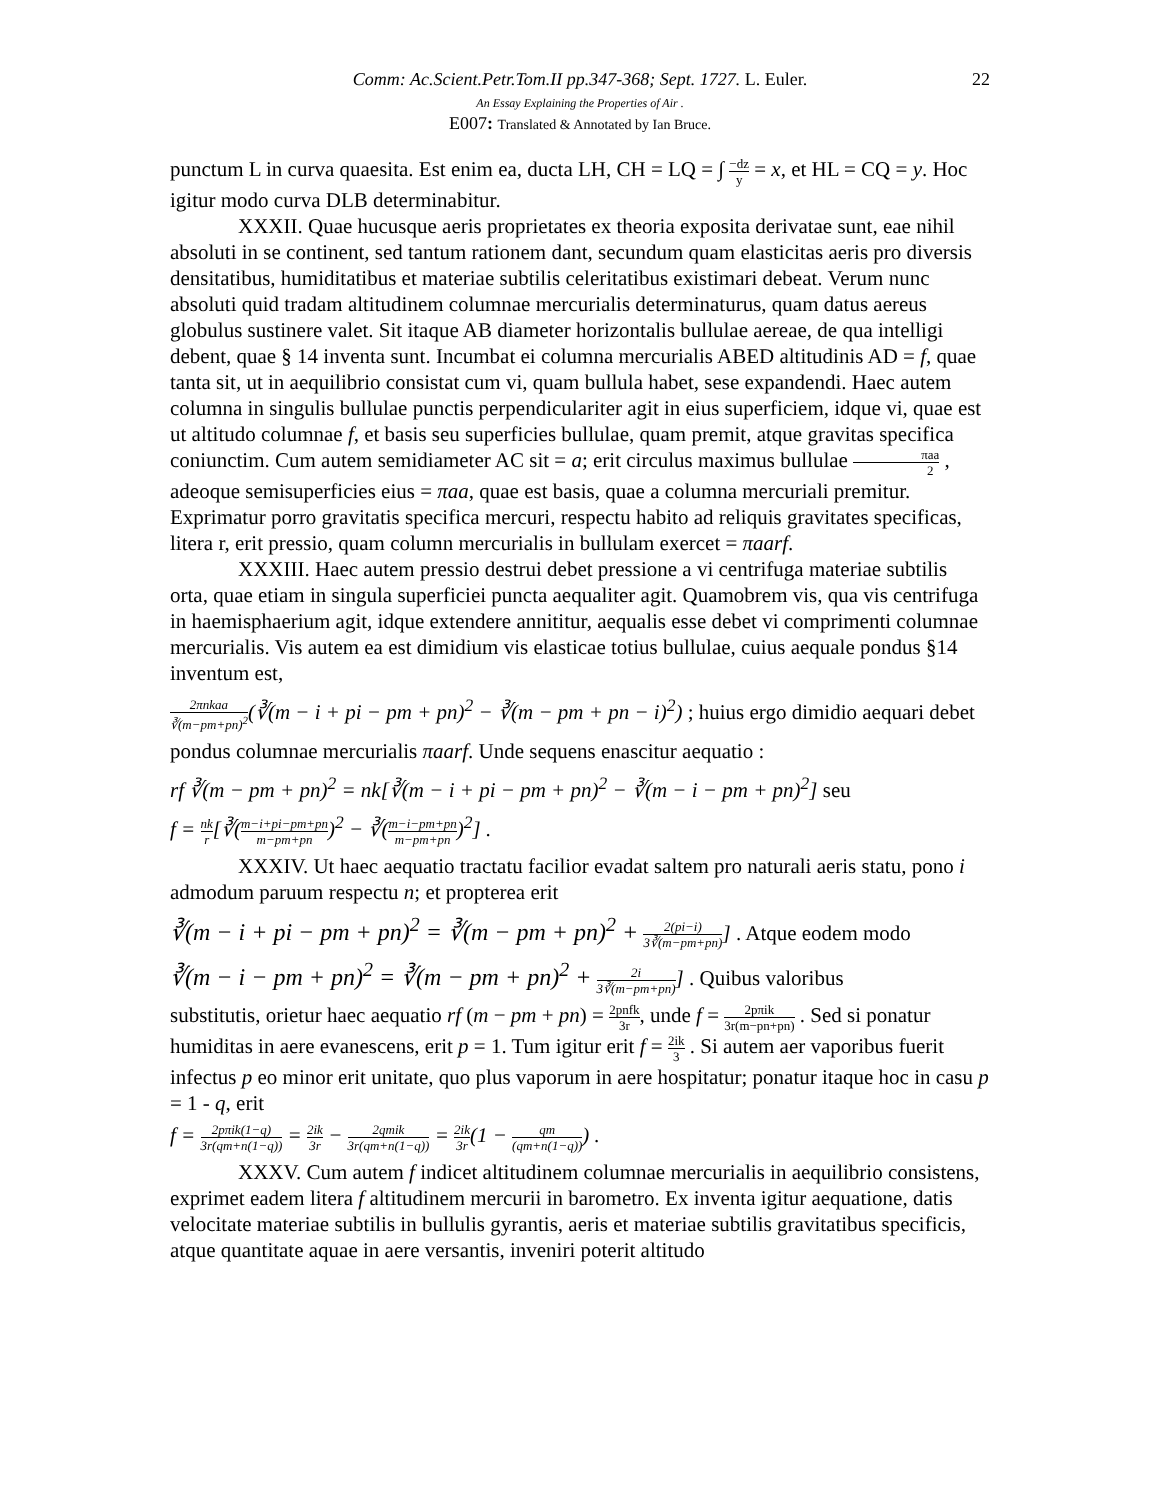Comm: Ac.Scient.Petr.Tom.II pp.347-368; Sept. 1727. L. Euler. 22
An Essay Explaining the Properties of Air .
E007: Translated & Annotated by Ian Bruce.
punctum L in curva quaesita. Est enim ea, ducta LH, CH = LQ = ∫ −dz y = x, et HL = CQ = y. Hoc igitur modo curva DLB determinabitur.
XXXII. Quae hucusque aeris proprietates ex theoria exposita derivatae sunt, eae nihil absoluti in se continent, sed tantum rationem dant, secundum quam elasticitas aeris pro diversis densitatibus, humiditatibus et materiae subtilis celeritatibus existimari debeat. Verum nunc absoluti quid tradam altitudinem columnae mercurialis determinaturus, quam datus aereus globulus sustinere valet. Sit itaque AB diameter horizontalis bullulae aereae, de qua intelligi debent, quae § 14 inventa sunt. Incumbat ei columna mercurialis ABED altitudinis AD = f, quae tanta sit, ut in aequilibrio consistat cum vi, quam bullula habet, sese expandendi. Haec autem columna in singulis bullulae punctis perpendiculariter agit in eius superficiem, idque vi, quae est ut altitudo columnae f, et basis seu superficies bullulae, quam premit, atque gravitas specifica coniunctim. Cum autem semidiameter AC sit = a; erit circulus maximus bullulae πaa 2 , adeoque semisuperficies eius = πaa, quae est basis, quae a columna mercuriali premitur. Exprimatur porro gravitatis specifica mercuri, respectu habito ad reliquis gravitates specificas, litera r, erit pressio, quam column mercurialis in bullulam exercet = πaarf.
XXXIII. Haec autem pressio destrui debet pressione a vi centrifuga materiae subtilis orta, quae etiam in singula superficiei puncta aequaliter agit. Quamobrem vis, qua vis centrifuga in haemisphaerium agit, idque extendere annititur, aequalis esse debet vi comprimenti columnae mercurialis. Vis autem ea est dimidium vis elasticae totius bullulae, cuius aequale pondus §14 inventum est,
2πnkaa ∛(m−pm+pn)<sup>2</sup>(∛(m − i + pi − pm + pn)<sup>2</sup> − ∛(m − pm + pn − i)<sup>2</sup>) ; huius ergo dimidio aequari debet
pondus columnae mercurialis πaarf. Unde sequens enascitur aequatio :
rf ∛(m − pm + pn)<sup>2</sup> = nk[∛(m − i + pi − pm + pn)<sup>2</sup> − ∛(m − i − pm + pn)<sup>2</sup>] seu
f = nk r[∛(m−i+pi−pm+pn m−pm+pn)<sup>2</sup> − ∛(m−i−pm+pn m−pm+pn)<sup>2</sup>] .
XXXIV. Ut haec aequatio tractatu facilior evadat saltem pro naturali aeris statu, pono i admodum paruum respectu n; et propterea erit
∛(m − i + pi − pm + pn)<sup>2</sup> = ∛(m − pm + pn)<sup>2</sup> + 2(pi−i) 3∛(m−pm+pn)] . Atque eodem modo
∛(m − i − pm + pn)<sup>2</sup> = ∛(m − pm + pn)<sup>2</sup> + 2i 3∛(m−pm+pn)] . Quibus valoribus
substitutis, orietur haec aequatio rf (m − pm + pn) = 2pnfk 3r, unde f = 2pπik 3r(m−pn+pn) . Sed si ponatur humiditas in aere evanescens, erit p = 1. Tum igitur erit f = 2ik 3 . Si autem aer vaporibus fuerit infectus p eo minor erit unitate, quo plus vaporum in aere hospitatur; ponatur itaque hoc in casu p = 1 - q, erit
f = 2pπik(1−q) 3r(qm+n(1−q)) = 2ik 3r − 2qmik 3r(qm+n(1−q)) = 2ik 3r(1 − qm (qm+n(1−q))) .
XXXV. Cum autem f indicet altitudinem columnae mercurialis in aequilibrio consistens, exprimet eadem litera f altitudinem mercurii in barometro. Ex inventa igitur aequatione, datis velocitate materiae subtilis in bullulis gyrantis, aeris et materiae subtilis gravitatibus specificis, atque quantitate aquae in aere versantis, inveniri poterit altitudo